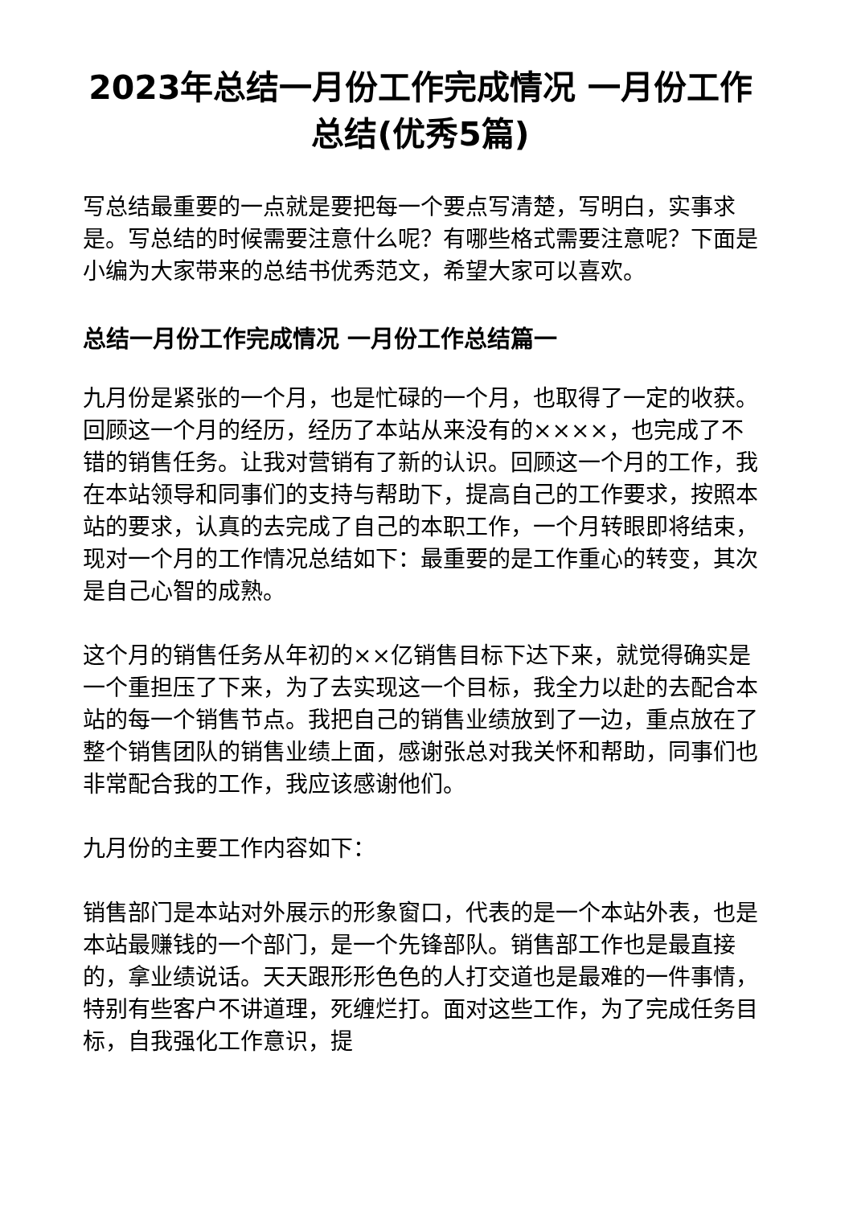2023年总结一月份工作完成情况 一月份工作总结(优秀5篇)
写总结最重要的一点就是要把每一个要点写清楚，写明白，实事求是。写总结的时候需要注意什么呢？有哪些格式需要注意呢？下面是小编为大家带来的总结书优秀范文，希望大家可以喜欢。
总结一月份工作完成情况 一月份工作总结篇一
九月份是紧张的一个月，也是忙碌的一个月，也取得了一定的收获。回顾这一个月的经历，经历了本站从来没有的××××，也完成了不错的销售任务。让我对营销有了新的认识。回顾这一个月的工作，我在本站领导和同事们的支持与帮助下，提高自己的工作要求，按照本站的要求，认真的去完成了自己的本职工作，一个月转眼即将结束，现对一个月的工作情况总结如下：最重要的是工作重心的转变，其次是自己心智的成熟。
这个月的销售任务从年初的××亿销售目标下达下来，就觉得确实是一个重担压了下来，为了去实现这一个目标，我全力以赴的去配合本站的每一个销售节点。我把自己的销售业绩放到了一边，重点放在了整个销售团队的销售业绩上面，感谢张总对我关怀和帮助，同事们也非常配合我的工作，我应该感谢他们。
九月份的主要工作内容如下：
销售部门是本站对外展示的形象窗口，代表的是一个本站外表，也是本站最赚钱的一个部门，是一个先锋部队。销售部工作也是最直接的，拿业绩说话。天天跟形形色色的人打交道也是最难的一件事情，特别有些客户不讲道理，死缠烂打。面对这些工作，为了完成任务目标，自我强化工作意识，提